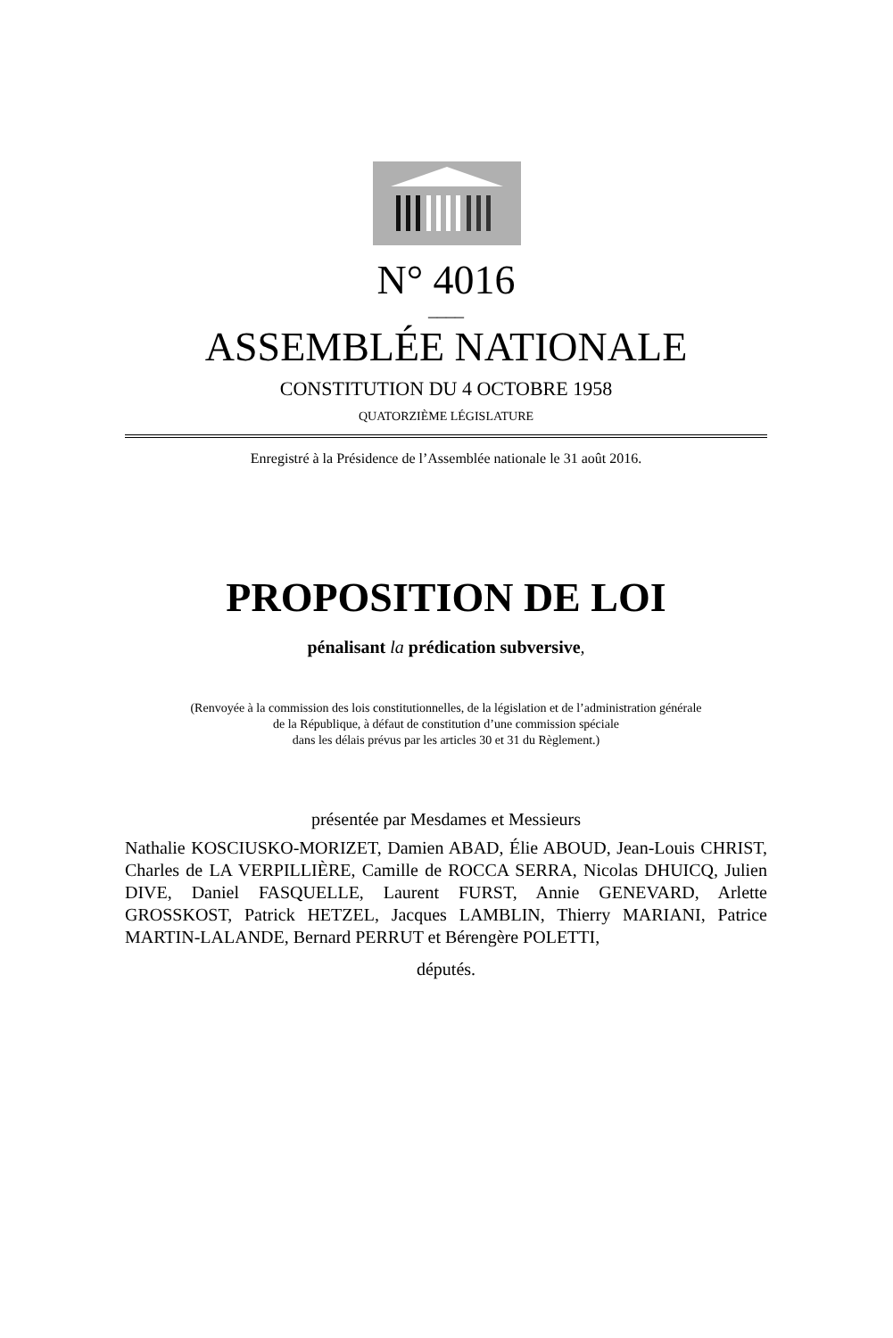N° 4016
____
ASSEMBLÉE NATIONALE
CONSTITUTION DU 4 OCTOBRE 1958
QUATORZIÈME LÉGISLATURE
Enregistré à la Présidence de l’Assemblée nationale le 31 août 2016.
PROPOSITION DE LOI
pénalisant la prédication subversive,
(Renvoyée à la commission des lois constitutionnelles, de la législation et de l’administration générale
de la République, à défaut de constitution d’une commission spéciale
dans les délais prévus par les articles 30 et 31 du Règlement.)
présentée par Mesdames et Messieurs
Nathalie KOSCIUSKO-MORIZET, Damien ABAD, Élie ABOUD, Jean-Louis CHRIST, Charles de LA VERPILLIÈRE, Camille de ROCCA SERRA, Nicolas DHUICQ, Julien DIVE, Daniel FASQUELLE, Laurent FURST, Annie GENEVARD, Arlette GROSSKOST, Patrick HETZEL, Jacques LAMBLIN, Thierry MARIANI, Patrice MARTIN-LALANDE, Bernard PERRUT et Bérengère POLETTI,
députés.